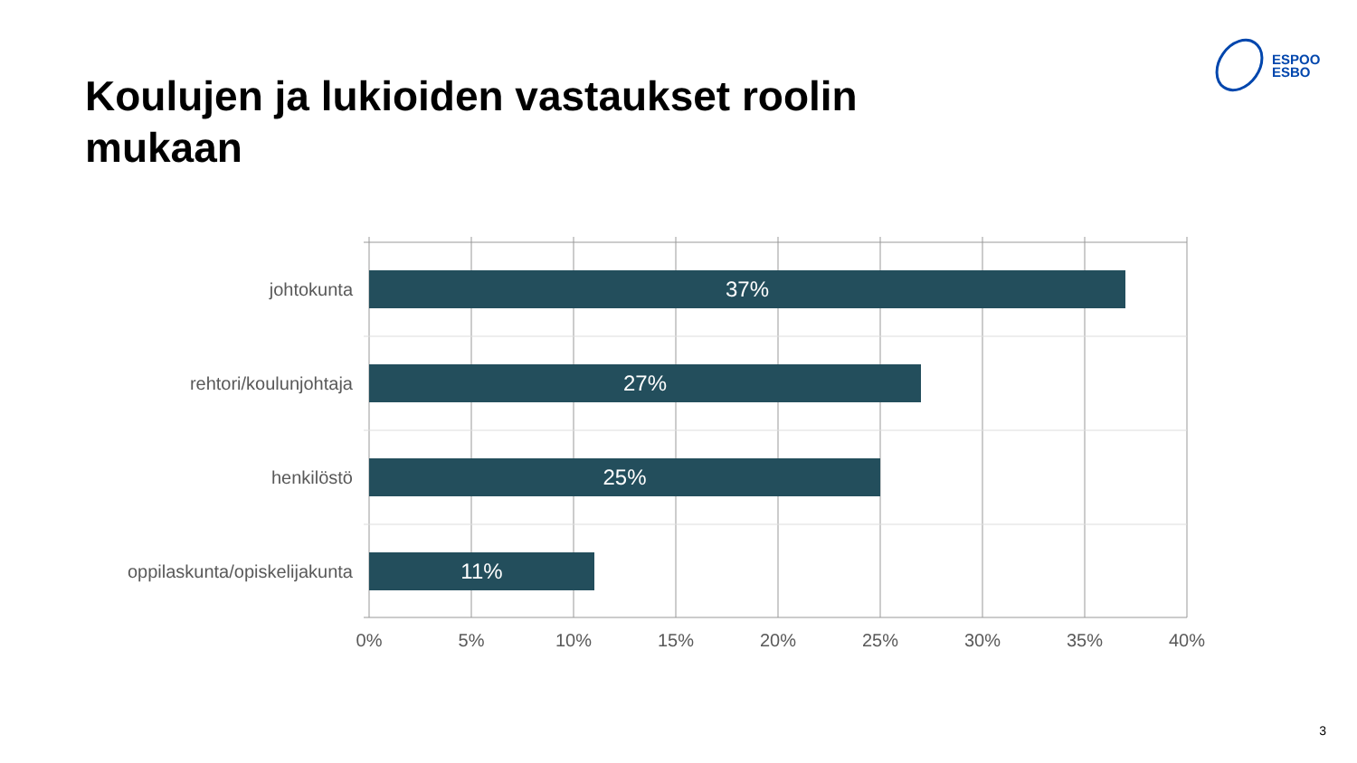Koulujen ja lukioiden vastaukset roolin mukaan
ESPOO
ESBO
johtokunta
37%
rehtori/koulunjohtaja
27%
henkilöstö
25%
oppilaskunta/opiskelijakunta
11%
0% 5% 10% 15% 20% 25% 30% 35% 40%
3